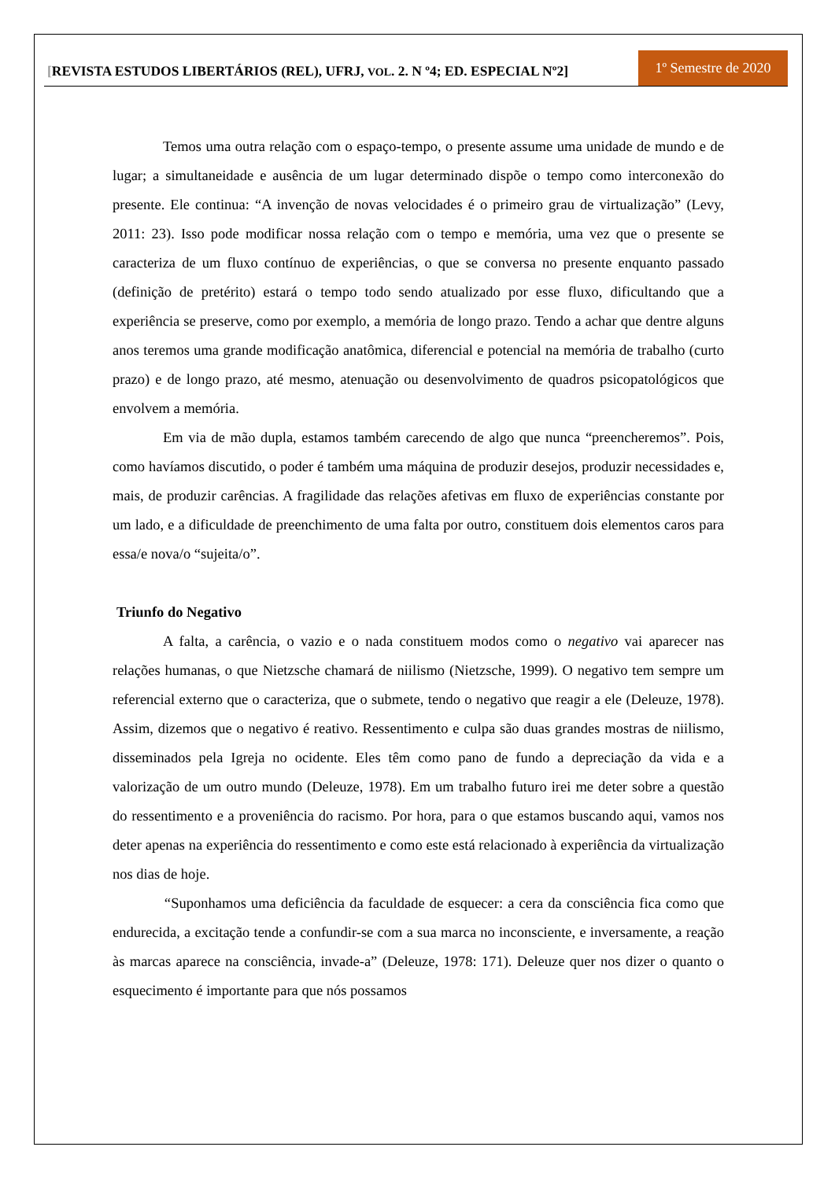[REVISTA ESTUDOS LIBERTÁRIOS (REL), UFRJ, VOL. 2. N º4; ED. ESPECIAL Nº2]
1º Semestre de 2020
Temos uma outra relação com o espaço-tempo, o presente assume uma unidade de mundo e de lugar; a simultaneidade e ausência de um lugar determinado dispõe o tempo como interconexão do presente. Ele continua: “A invenção de novas velocidades é o primeiro grau de virtualização” (Levy, 2011: 23). Isso pode modificar nossa relação com o tempo e memória, uma vez que o presente se caracteriza de um fluxo contínuo de experiências, o que se conversa no presente enquanto passado (definição de pretérito) estará o tempo todo sendo atualizado por esse fluxo, dificultando que a experiência se preserve, como por exemplo, a memória de longo prazo. Tendo a achar que dentre alguns anos teremos uma grande modificação anatômica, diferencial e potencial na memória de trabalho (curto prazo) e de longo prazo, até mesmo, atenuação ou desenvolvimento de quadros psicopatológicos que envolvem a memória.
Em via de mão dupla, estamos também carecendo de algo que nunca “preencheremos”. Pois, como havíamos discutido, o poder é também uma máquina de produzir desejos, produzir necessidades e, mais, de produzir carências. A fragilidade das relações afetivas em fluxo de experiências constante por um lado, e a dificuldade de preenchimento de uma falta por outro, constituem dois elementos caros para essa/e nova/o “sujeita/o”.
Triunfo do Negativo
A falta, a carência, o vazio e o nada constituem modos como o negativo vai aparecer nas relações humanas, o que Nietzsche chamará de niilismo (Nietzsche, 1999). O negativo tem sempre um referencial externo que o caracteriza, que o submete, tendo o negativo que reagir a ele (Deleuze, 1978). Assim, dizemos que o negativo é reativo. Ressentimento e culpa são duas grandes mostras de niilismo, disseminados pela Igreja no ocidente. Eles têm como pano de fundo a depreciação da vida e a valorização de um outro mundo (Deleuze, 1978). Em um trabalho futuro irei me deter sobre a questão do ressentimento e a proveniência do racismo. Por hora, para o que estamos buscando aqui, vamos nos deter apenas na experiência do ressentimento e como este está relacionado à experiência da virtualização nos dias de hoje.
“Suponhamos uma deficiência da faculdade de esquecer: a cera da consciência fica como que endurecida, a excitação tende a confundir-se com a sua marca no inconsciente, e inversamente, a reação às marcas aparece na consciência, invade-a” (Deleuze, 1978: 171). Deleuze quer nos dizer o quanto o esquecimento é importante para que nós possamos